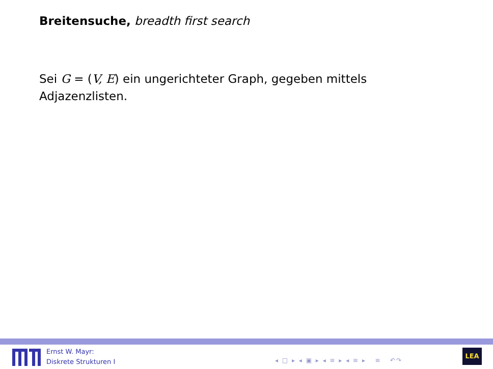Breitensuche, breadth first search
Sei G = (V, E) ein ungerichteter Graph, gegeben mittels Adjazenzlisten.
Ernst W. Mayr:
Diskrete Strukturen I
◂ □ ▸ ◂ ▣ ▸ ◂ ≡ ▸ ◂ ≡ ▸ ≡ ↶↷
LEA